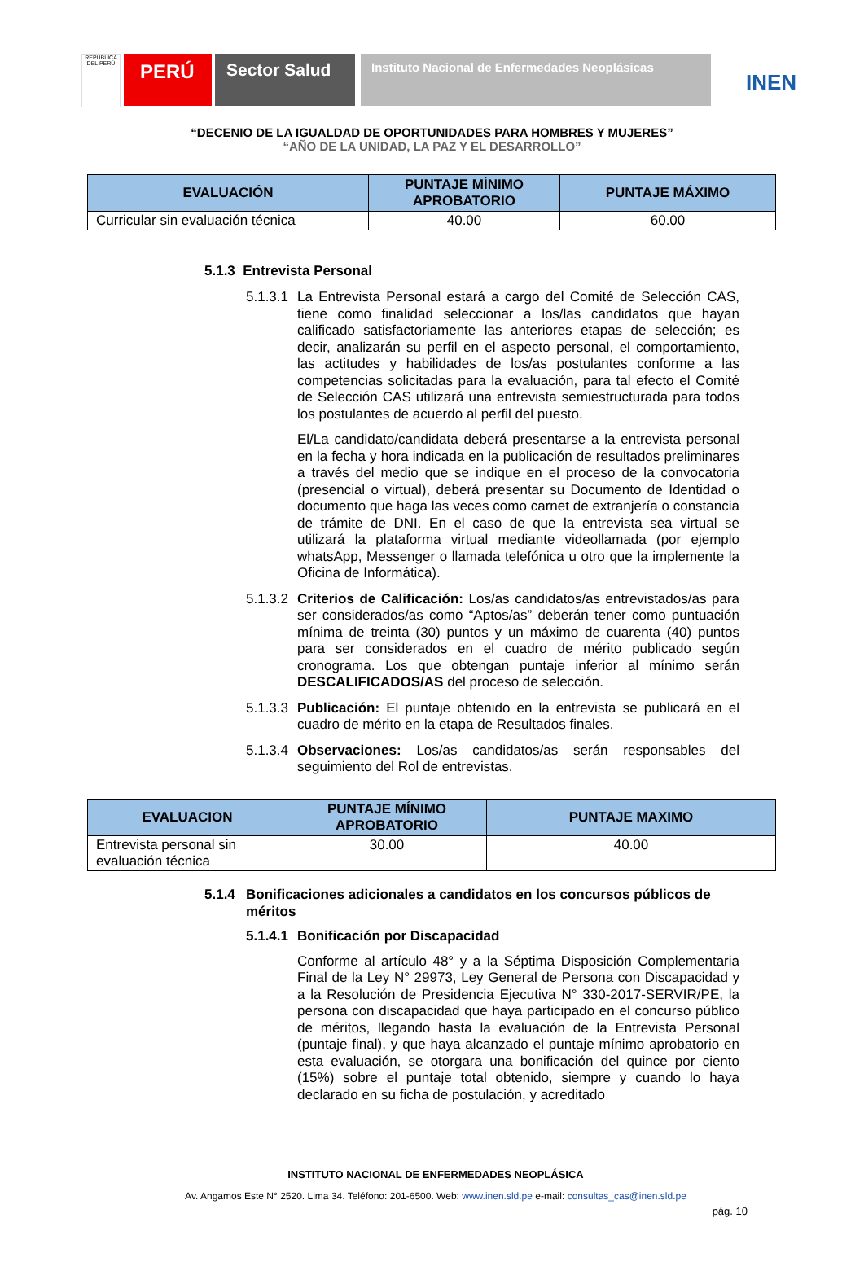REPÚBLICA DEL PERÚ
PERÚ Sector Salud
Instituto Nacional de Enfermedades Neoplásicas
INEN
“DECENIO DE LA IGUALDAD DE OPORTUNIDADES PARA HOMBRES Y MUJERES”
“AÑO DE LA UNIDAD, LA PAZ Y EL DESARROLLO”
| EVALUACIÓN | PUNTAJE MÍNIMO APROBATORIO | PUNTAJE MÁXIMO |
| --- | --- | --- |
| Curricular sin evaluación técnica | 40.00 | 60.00 |
5.1.3 Entrevista Personal
5.1.3.1
La Entrevista Personal estará a cargo del Comité de Selección CAS, tiene como finalidad seleccionar a los/las candidatos que hayan calificado satisfactoriamente las anteriores etapas de selección; es decir, analizarán su perfil en el aspecto personal, el comportamiento, las actitudes y habilidades de los/as postulantes conforme a las competencias solicitadas para la evaluación, para tal efecto el Comité de Selección CAS utilizará una entrevista semiestructurada para todos los postulantes de acuerdo al perfil del puesto.
El/La candidato/candidata deberá presentarse a la entrevista personal en la fecha y hora indicada en la publicación de resultados preliminares a través del medio que se indique en el proceso de la convocatoria (presencial o virtual), deberá presentar su Documento de Identidad o documento que haga las veces como carnet de extranjería o constancia de trámite de DNI. En el caso de que la entrevista sea virtual se utilizará la plataforma virtual mediante videollamada (por ejemplo whatsApp, Messenger o llamada telefónica u otro que la implemente la Oficina de Informática).
5.1.3.2
Criterios de Calificación: Los/as candidatos/as entrevistados/as para ser considerados/as como “Aptos/as” deberán tener como puntuación mínima de treinta (30) puntos y un máximo de cuarenta (40) puntos para ser considerados en el cuadro de mérito publicado según cronograma. Los que obtengan puntaje inferior al mínimo serán DESCALIFICADOS/AS del proceso de selección.
5.1.3.3
Publicación: El puntaje obtenido en la entrevista se publicará en el cuadro de mérito en la etapa de Resultados finales.
5.1.3.4
Observaciones: Los/as candidatos/as serán responsables del seguimiento del Rol de entrevistas.
| EVALUACION | PUNTAJE MÍNIMO APROBATORIO | PUNTAJE MAXIMO |
| --- | --- | --- |
| Entrevista personal sin evaluación técnica | 30.00 | 40.00 |
5.1.4 Bonificaciones adicionales a candidatos en los concursos públicos de méritos
5.1.4.1
Bonificación por Discapacidad
Conforme al artículo 48° y a la Séptima Disposición Complementaria Final de la Ley N° 29973, Ley General de Persona con Discapacidad y a la Resolución de Presidencia Ejecutiva N° 330-2017-SERVIR/PE, la persona con discapacidad que haya participado en el concurso público de méritos, llegando hasta la evaluación de la Entrevista Personal (puntaje final), y que haya alcanzado el puntaje mínimo aprobatorio en esta evaluación, se otorgara una bonificación del quince por ciento (15%) sobre el puntaje total obtenido, siempre y cuando lo haya declarado en su ficha de postulación, y acreditado
INSTITUTO NACIONAL DE ENFERMEDADES NEOPLÁSICA
Av. Angamos Este N° 2520. Lima 34. Teléfono: 201-6500. Web: www.inen.sld.pe e-mail: consultas_cas@inen.sld.pe
pág. 10